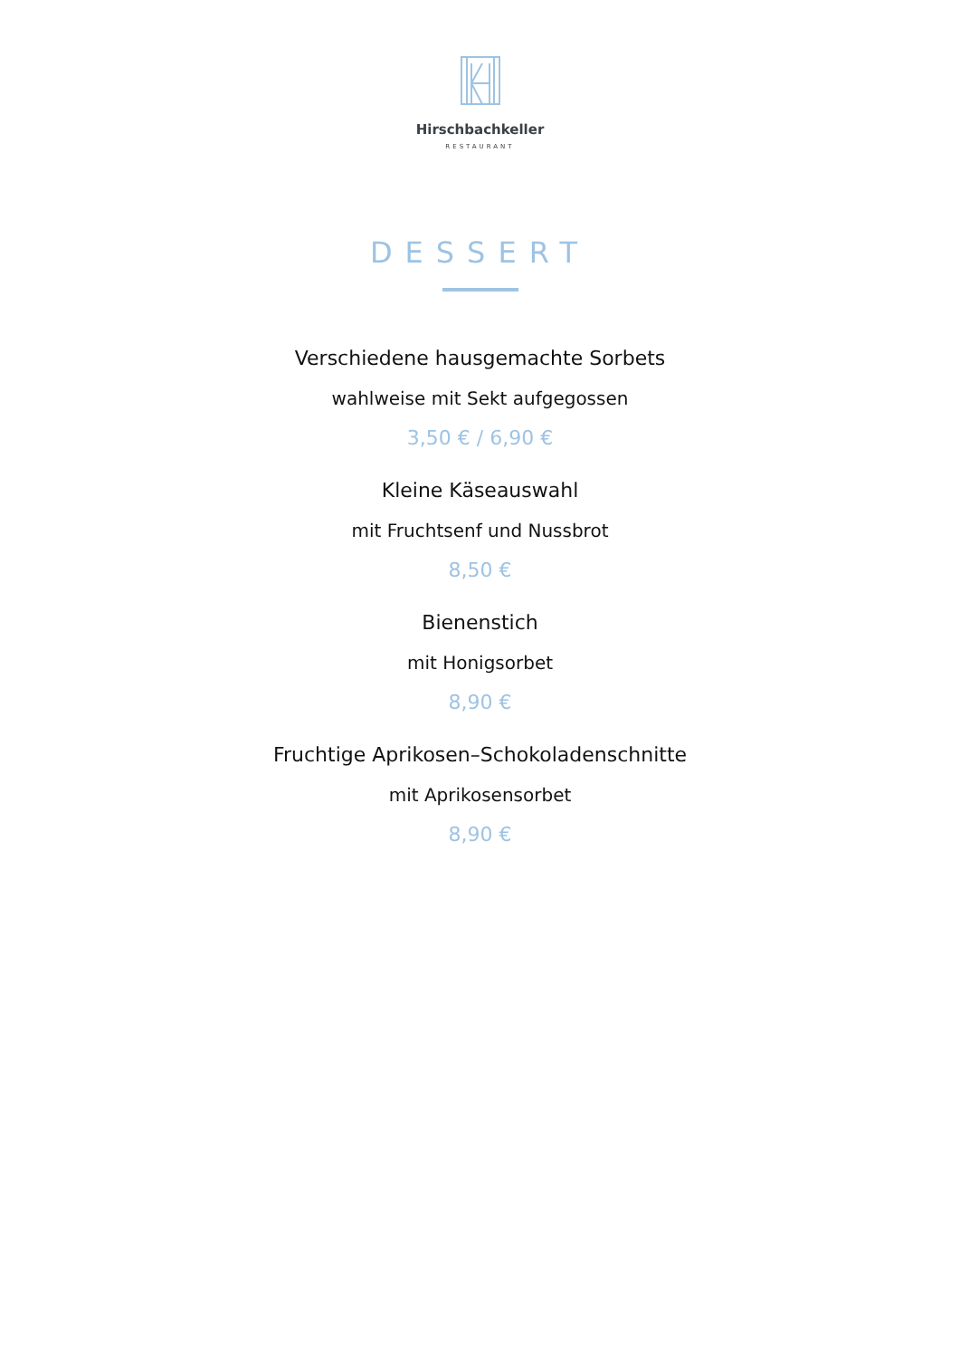Hirschbachkeller
RESTAURANT
DESSERT
Verschiedene hausgemachte Sorbets
wahlweise mit Sekt aufgegossen
3,50 € / 6,90 €
Kleine Käseauswahl
mit Fruchtsenf und Nussbrot
8,50 €
Bienenstich
mit Honigsorbet
8,90 €
Fruchtige Aprikosen–Schokoladenschnitte
mit Aprikosensorbet
8,90 €